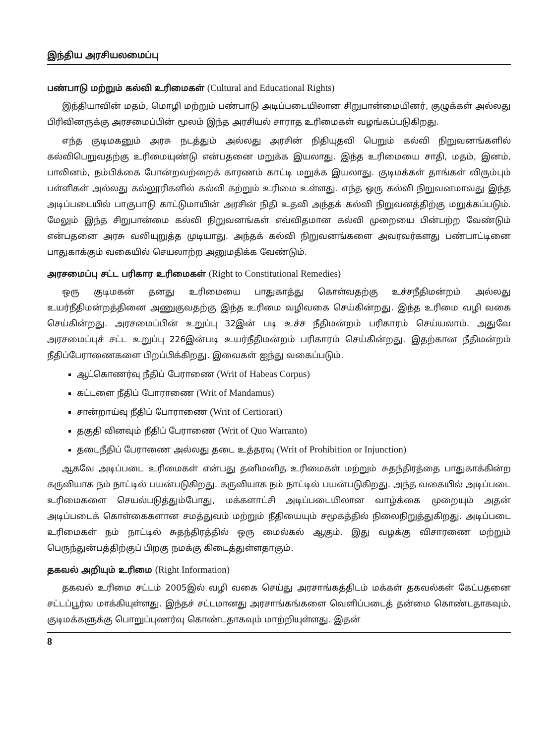இந்திய அரசியலமைப்பு
பண்பாடு மற்றும் கல்வி உரிமைகள் (Cultural and Educational Rights)
இந்தியாவின் மதம், மொழி மற்றும் பண்பாடு அடிப்படையிலான சிறுபான்மையினர், குழுக்கள் அல்லது பிரிவினருக்கு அரசமைப்பின் மூலம் இந்த அரசியல் சாராத உரிமைகள் வழங்கப்படுகிறது.
எந்த குடிமகனும் அரசு நடத்தும் அல்லது அரசின் நிதியுதவி பெறும் கல்வி நிறுவனங்களில் கல்விபெறுவதற்கு உரிமையுண்டு என்பதனை மறுக்க இயலாது. இந்த உரிமையை சாதி, மதம், இனம், பாலினம், நம்பிக்கை போன்றவற்றைக் காரணம் காட்டி மறுக்க இயலாது. குடிமக்கள் தாங்கள் விரும்பும் பள்ளிகள் அல்லது கல்லூரிகளில் கல்வி கற்றும் உரிமை உள்ளது. எந்த ஒரு கல்வி நிறுவனமாவது இந்த அடிப்படையில் பாகுபாடு காட்டுமாயின் அரசின் நிதி உதவி அந்தக் கல்வி நிறுவனத்திற்கு மறுக்கப்படும். மேலும் இந்த சிறுபான்மை கல்வி நிறுவனங்கள் எவ்விதமான கல்வி முறையை பின்பற்ற வேண்டும் என்பதனை அரசு வலியுறுத்த முடியாது. அந்தக் கல்வி நிறுவனங்களை அவரவர்களது பண்பாட்டினை பாதுகாக்கும் வகையில் செயலாற்ற அனுமதிக்க வேண்டும்.
அரசமைப்பு சட்ட பரிகார உரிமைகள் (Right to Constitutional Remedies)
ஒரு குடிமகன் தனது உரிமையை பாதுகாத்து கொள்வதற்கு உச்சநீதிமன்றம் அல்லது உயர்நீதிமன்றத்தினை அணுகுவதற்கு இந்த உரிமை வழிவகை செய்கின்றது. இந்த உரிமை வழி வகை செய்கின்றது. அரசமைப்பின் உறுப்பு 32இன் படி உச்ச நீதிமன்றம் பரிகாரம் செய்யலாம். அதுவே அரசமைப்புச் சட்ட உறுப்பு 226இன்படி உயர்நீதிமன்றம் பரிகாரம் செய்கின்றது. இதற்கான நீதிமன்றம் நீதிப்பேராணைகளை பிறப்பிக்கிறது. இவைகள் ஐந்து வகைப்படும்.
ஆட்கொணர்வு நீதிப் பேராணை (Writ of Habeas Corpus)
கட்டளை நீதிப் போராணை (Writ of Mandamus)
சான்றாய்வு நீதிப் போராணை (Writ of Certiorari)
தகுதி வினவும் நீதிப் பேராணை (Writ of Quo Warranto)
தடைநீதிப் பேராணை அல்லது தடை உத்தரவு (Writ of Prohibition or Injunction)
ஆகவே அடிப்படை உரிமைகள் என்பது தனிமனித உரிமைகள் மற்றும் சுதந்திரத்தை பாதுகாக்கின்ற கருவியாக நம் நாட்டில் பயன்படுகிறது. கருவியாக நம் நாட்டில் பயன்படுகிறது. அந்த வகையில் அடிப்படை உரிமைகளை செயல்படுத்தும்போது, மக்களாட்சி அடிப்படையிலான வாழ்க்கை முறையும் அதன் அடிப்படைக் கொள்கைகளான சமத்துவம் மற்றும் நீதியையும் சமூகத்தில் நிலைநிறுத்துகிறது. அடிப்படை உரிமைகள் நம் நாட்டில் சுதந்திரத்தில் ஒரு மைல்கல் ஆகும். இது வழக்கு விசாரணை மற்றும் பெருந்துன்பத்திற்குப் பிறகு நமக்கு கிடைத்துள்ளதாகும்.
தகவல் அறியும் உரிமை (Right Information)
தகவல் உரிமை சட்டம் 2005இல் வழி வகை செய்து அரசாங்கத்திடம் மக்கள் தகவல்கள் கேட்பதனை சட்டப்பூர்வ மாக்கியுள்ளது. இந்தச் சட்டமானது அரசாங்கங்களை வெளிப்படைத் தன்மை கொண்டதாகவும், குடிமக்களுக்கு பொறுப்புணர்வு கொண்டதாகவும் மாற்றியுள்ளது. இதன்
8